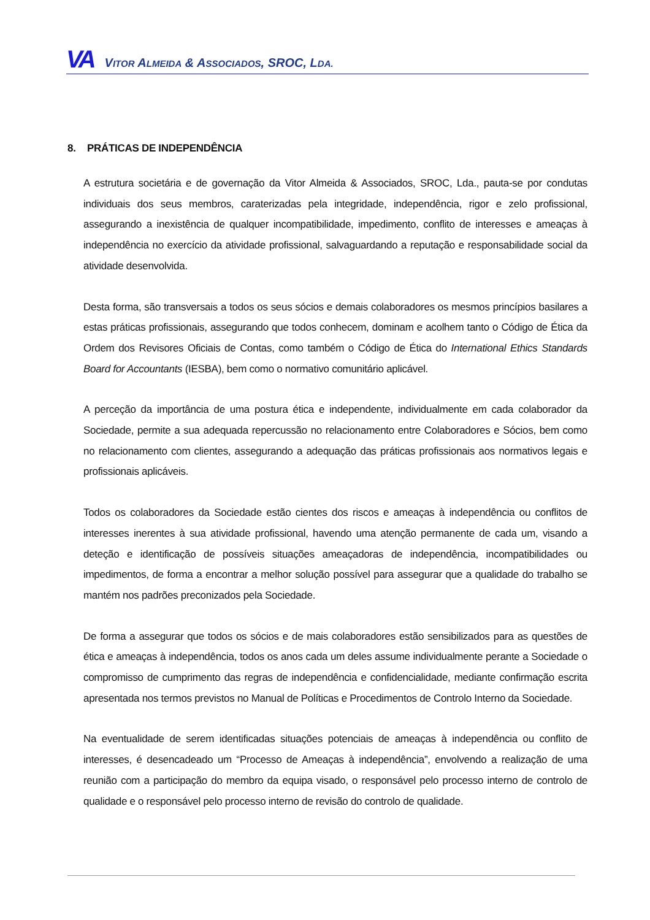VA VITOR ALMEIDA & ASSOCIADOS, SROC, LDA.
8. PRÁTICAS DE INDEPENDÊNCIA
A estrutura societária e de governação da Vitor Almeida & Associados, SROC, Lda., pauta-se por condutas individuais dos seus membros, caraterizadas pela integridade, independência, rigor e zelo profissional, assegurando a inexistência de qualquer incompatibilidade, impedimento, conflito de interesses e ameaças à independência no exercício da atividade profissional, salvaguardando a reputação e responsabilidade social da atividade desenvolvida.
Desta forma, são transversais a todos os seus sócios e demais colaboradores os mesmos princípios basilares a estas práticas profissionais, assegurando que todos conhecem, dominam e acolhem tanto o Código de Ética da Ordem dos Revisores Oficiais de Contas, como também o Código de Ética do International Ethics Standards Board for Accountants (IESBA), bem como o normativo comunitário aplicável.
A perceção da importância de uma postura ética e independente, individualmente em cada colaborador da Sociedade, permite a sua adequada repercussão no relacionamento entre Colaboradores e Sócios, bem como no relacionamento com clientes, assegurando a adequação das práticas profissionais aos normativos legais e profissionais aplicáveis.
Todos os colaboradores da Sociedade estão cientes dos riscos e ameaças à independência ou conflitos de interesses inerentes à sua atividade profissional, havendo uma atenção permanente de cada um, visando a deteção e identificação de possíveis situações ameaçadoras de independência, incompatibilidades ou impedimentos, de forma a encontrar a melhor solução possível para assegurar que a qualidade do trabalho se mantém nos padrões preconizados pela Sociedade.
De forma a assegurar que todos os sócios e de mais colaboradores estão sensibilizados para as questões de ética e ameaças à independência, todos os anos cada um deles assume individualmente perante a Sociedade o compromisso de cumprimento das regras de independência e confidencialidade, mediante confirmação escrita apresentada nos termos previstos no Manual de Políticas e Procedimentos de Controlo Interno da Sociedade.
Na eventualidade de serem identificadas situações potenciais de ameaças à independência ou conflito de interesses, é desencadeado um “Processo de Ameaças à independência”, envolvendo a realização de uma reunião com a participação do membro da equipa visado, o responsável pelo processo interno de controlo de qualidade e o responsável pelo processo interno de revisão do controlo de qualidade.